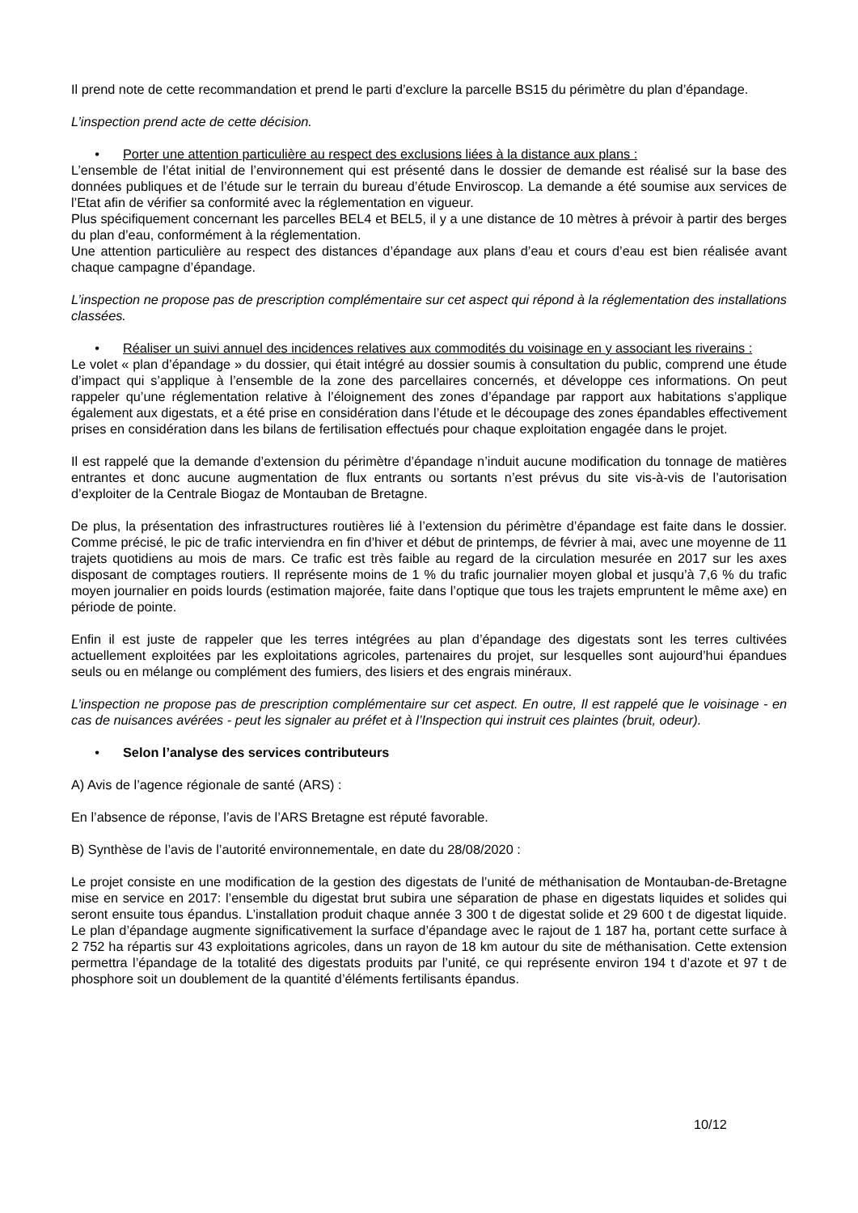Il prend note de cette recommandation et prend le parti d’exclure la parcelle BS15 du périmètre du plan d’épandage.
L’inspection prend acte de cette décision.
• Porter une attention particulière au respect des exclusions liées à la distance aux plans :
L’ensemble de l’état initial de l’environnement qui est présenté dans le dossier de demande est réalisé sur la base des données publiques et de l’étude sur le terrain du bureau d’étude Enviroscop. La demande a été soumise aux services de l’Etat afin de vérifier sa conformité avec la réglementation en vigueur.
Plus spécifiquement concernant les parcelles BEL4 et BEL5, il y a une distance de 10 mètres à prévoir à partir des berges du plan d’eau, conformément à la réglementation.
Une attention particulière au respect des distances d’épandage aux plans d’eau et cours d’eau est bien réalisée avant chaque campagne d’épandage.
L’inspection ne propose pas de prescription complémentaire sur cet aspect qui répond à la réglementation des installations classées.
• Réaliser un suivi annuel des incidences relatives aux commodités du voisinage en y associant les riverains :
Le volet « plan d’épandage » du dossier, qui était intégré au dossier soumis à consultation du public, comprend une étude d’impact qui s’applique à l’ensemble de la zone des parcellaires concernés, et développe ces informations. On peut rappeler qu’une réglementation relative à l’éloignement des zones d’épandage par rapport aux habitations s’applique également aux digestats, et a été prise en considération dans l’étude et le découpage des zones épandables effectivement prises en considération dans les bilans de fertilisation effectués pour chaque exploitation engagée dans le projet.
Il est rappelé que la demande d’extension du périmètre d’épandage n’induit aucune modification du tonnage de matières entrantes et donc aucune augmentation de flux entrants ou sortants n’est prévus du site vis-à-vis de l’autorisation d’exploiter de la Centrale Biogaz de Montauban de Bretagne.
De plus, la présentation des infrastructures routières lié à l’extension du périmètre d’épandage est faite dans le dossier. Comme précisé, le pic de trafic interviendra en fin d’hiver et début de printemps, de février à mai, avec une moyenne de 11 trajets quotidiens au mois de mars. Ce trafic est très faible au regard de la circulation mesurée en 2017 sur les axes disposant de comptages routiers. Il représente moins de 1 % du trafic journalier moyen global et jusqu’à 7,6 % du trafic moyen journalier en poids lourds (estimation majorée, faite dans l’optique que tous les trajets empruntent le même axe) en période de pointe.
Enfin il est juste de rappeler que les terres intégrées au plan d’épandage des digestats sont les terres cultivées actuellement exploitées par les exploitations agricoles, partenaires du projet, sur lesquelles sont aujourd’hui épandues seuls ou en mélange ou complément des fumiers, des lisiers et des engrais minéraux.
L’inspection ne propose pas de prescription complémentaire sur cet aspect. En outre, Il est rappelé que le voisinage - en cas de nuisances avérées - peut les signaler au préfet et à l’Inspection qui instruit ces plaintes (bruit, odeur).
• Selon l’analyse des services contributeurs
A) Avis de l’agence régionale de santé (ARS) :
En l’absence de réponse, l’avis de l’ARS Bretagne est réputé favorable.
B) Synthèse de l’avis de l’autorité environnementale, en date du 28/08/2020 :
Le projet consiste en une modification de la gestion des digestats de l’unité de méthanisation de Montauban-de-Bretagne mise en service en 2017: l’ensemble du digestat brut subira une séparation de phase en digestats liquides et solides qui seront ensuite tous épandus. L’installation produit chaque année 3 300 t de digestat solide et 29 600 t de digestat liquide. Le plan d’épandage augmente significativement la surface d’épandage avec le rajout de 1 187 ha, portant cette surface à 2 752 ha répartis sur 43 exploitations agricoles, dans un rayon de 18 km autour du site de méthanisation. Cette extension permettra l’épandage de la totalité des digestats produits par l’unité, ce qui représente environ 194 t d’azote et 97 t de phosphore soit un doublement de la quantité d’éléments fertilisants épandus.
10/12